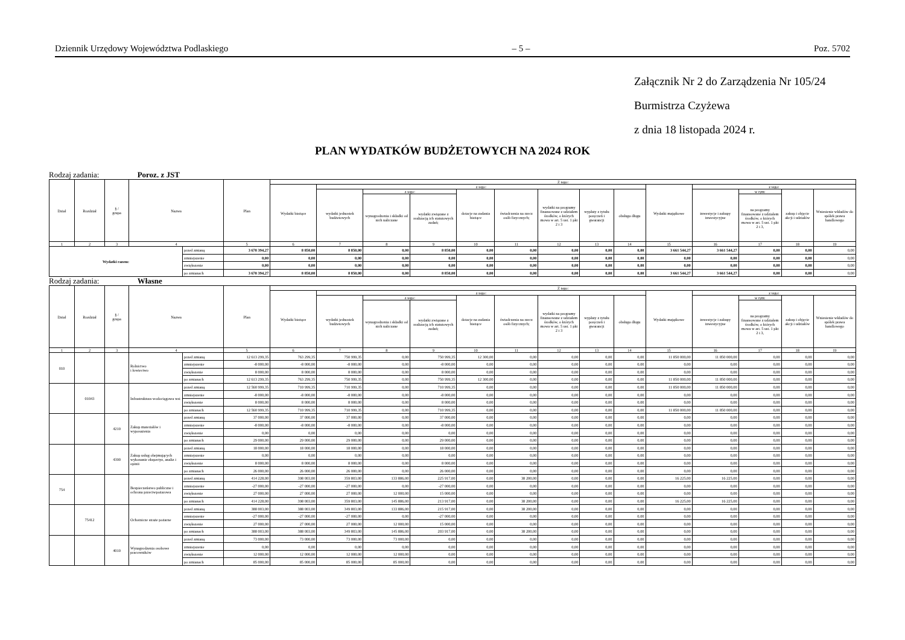Dziennik Urzędowy Województwa Podlaskiego – 5 – Poz. 5702
Załącznik Nr 2 do Zarządzenia Nr 105/24
Burmistrza Czyżewa
z dnia 18 listopada 2024 r.
PLAN WYDATKÓW BUDŻETOWYCH NA 2024 ROK
Rodzaj zadania: Poroz. z JST
| Dział | Rozdział | § / grupa | Nazwa | | Plan | Z tego: | | | | | | | | | | | | | |
| --- | --- | --- | --- | --- | --- | --- | --- | --- | --- | --- | --- | --- | --- | --- | --- | --- | --- | --- | --- |
| | | | | | | Wydatki bieżące | z tego: | | | | | | | | Wydatki majątkowe | z tego: | | | |
| | | | | | | | wydatki jednostek budżetowych | z tego: | | dotacje na zadania bieżące | świadczenia na rzecz osób fizycznych; | wydatki na programy finansowane z udziałem środków, o których mowa w art. 5 ust. 1 pkt 2 i 3 | wypłaty z tytułu poręczeń i gwarancji | obsługa długu | | inwestycje i zakupy inwestycyjne | w tym: | zakup i objęcie akcji i udziałów | Wniesienie wkładów do spółek prawa handlowego |
| | | | | | | | | wynagrodzenia i składki od nich naliczane | wydatki związane z realizacją ich statutowych zadań; | | | | | | | | na programy finansowane z udziałem środków, o których mowa w art. 5 ust. 1 pkt 2 i 3, | | |
| 1 | 2 | 3 | 4 | | 5 | 6 | 7 | 8 | 9 | 10 | 11 | 12 | 13 | 14 | 15 | 16 | 17 | 18 | 19 |
| Wydatki razem: | | | | przed zmianą | 3 670 394,27 | 8 850,00 | 8 850,00 | 0,00 | 8 850,00 | 0,00 | 0,00 | 0,00 | 0,00 | 0,00 | 3 661 544,27 | 3 661 544,27 | 0,00 | 0,00 | 0,00 |
| | | | | zmniejszenie | 0,00 | 0,00 | 0,00 | 0,00 | 0,00 | 0,00 | 0,00 | 0,00 | 0,00 | 0,00 | 0,00 | 0,00 | 0,00 | 0,00 | 0,00 |
| | | | | zwiększenie | 0,00 | 0,00 | 0,00 | 0,00 | 0,00 | 0,00 | 0,00 | 0,00 | 0,00 | 0,00 | 0,00 | 0,00 | 0,00 | 0,00 | 0,00 |
| | | | | po zmianach | 3 670 394,27 | 8 850,00 | 8 850,00 | 0,00 | 8 850,00 | 0,00 | 0,00 | 0,00 | 0,00 | 0,00 | 3 661 544,27 | 3 661 544,27 | 0,00 | 0,00 | 0,00 |
Rodzaj zadania: Własne
| Dział | Rozdział | § / grupa | Nazwa | | Plan | Z tego: | | | | | | | | | | | | | |
| --- | --- | --- | --- | --- | --- | --- | --- | --- | --- | --- | --- | --- | --- | --- | --- | --- | --- | --- | --- |
| | | | | | | Wydatki bieżące | z tego: | | | | | | | | Wydatki majątkowe | z tego: | | | |
| | | | | | | | wydatki jednostek budżetowych | z tego: | | dotacje na zadania bieżące | świadczenia na rzecz osób fizycznych; | wydatki na programy finansowane z udziałem środków, o których mowa w art. 5 ust. 1 pkt 2 i 3 | wypłaty z tytułu poręczeń i gwarancji | obsługa długu | | inwestycje i zakupy inwestycyjne | w tym: | zakup i objęcie akcji i udziałów | Wniesienie wkładów do spółek prawa handlowego |
| | | | | | | | | wynagrodzenia i składki od nich naliczane | wydatki związane z realizacją ich statutowych zadań; | | | | | | | | na programy finansowane z udziałem środków, o których mowa w art. 5 ust. 1 pkt 2 i 3, | | |
| 1 | 2 | 3 | 4 | | 5 | 6 | 7 | 8 | 9 | 10 | 11 | 12 | 13 | 14 | 15 | 16 | 17 | 18 | 19 |
| 010 | | | Rolnictwo i łowiectwo | przed zmianą | 12 613 299,35 | 763 299,35 | 750 999,35 | 0,00 | 750 999,35 | 12 300,00 | 0,00 | 0,00 | 0,00 | 0,00 | 11 850 000,00 | 11 850 000,00 | 0,00 | 0,00 | 0,00 |
| | | | | zmniejszenie | -8 000,00 | -8 000,00 | -8 000,00 | 0,00 | -8 000,00 | 0,00 | 0,00 | 0,00 | 0,00 | 0,00 | 0,00 | 0,00 | 0,00 | 0,00 | 0,00 |
| | | | | zwiększenie | 8 000,00 | 8 000,00 | 8 000,00 | 0,00 | 8 000,00 | 0,00 | 0,00 | 0,00 | 0,00 | 0,00 | 0,00 | 0,00 | 0,00 | 0,00 | 0,00 |
| | | | | po zmianach | 12 613 299,35 | 763 299,35 | 750 999,35 | 0,00 | 750 999,35 | 12 300,00 | 0,00 | 0,00 | 0,00 | 0,00 | 11 850 000,00 | 11 850 000,00 | 0,00 | 0,00 | 0,00 |
| | 01043 | | Infrastruktura wodociągowa wsi | przed zmianą | 12 560 999,35 | 710 999,35 | 710 999,35 | 0,00 | 710 999,35 | 0,00 | 0,00 | 0,00 | 0,00 | 0,00 | 11 850 000,00 | 11 850 000,00 | 0,00 | 0,00 | 0,00 |
| | | | | zmniejszenie | -8 000,00 | -8 000,00 | -8 000,00 | 0,00 | -8 000,00 | 0,00 | 0,00 | 0,00 | 0,00 | 0,00 | 0,00 | 0,00 | 0,00 | 0,00 | 0,00 |
| | | | | zwiększenie | 8 000,00 | 8 000,00 | 8 000,00 | 0,00 | 8 000,00 | 0,00 | 0,00 | 0,00 | 0,00 | 0,00 | 0,00 | 0,00 | 0,00 | 0,00 | 0,00 |
| | | | | po zmianach | 12 560 999,35 | 710 999,35 | 710 999,35 | 0,00 | 710 999,35 | 0,00 | 0,00 | 0,00 | 0,00 | 0,00 | 11 850 000,00 | 11 850 000,00 | 0,00 | 0,00 | 0,00 |
| | | 4210 | Zakup materiałów i wyposażenia | przed zmianą | 37 000,00 | 37 000,00 | 37 000,00 | 0,00 | 37 000,00 | 0,00 | 0,00 | 0,00 | 0,00 | 0,00 | 0,00 | 0,00 | 0,00 | 0,00 | 0,00 |
| | | | | zmniejszenie | -8 000,00 | -8 000,00 | -8 000,00 | 0,00 | -8 000,00 | 0,00 | 0,00 | 0,00 | 0,00 | 0,00 | 0,00 | 0,00 | 0,00 | 0,00 | 0,00 |
| | | | | zwiększenie | 0,00 | 0,00 | 0,00 | 0,00 | 0,00 | 0,00 | 0,00 | 0,00 | 0,00 | 0,00 | 0,00 | 0,00 | 0,00 | 0,00 | 0,00 |
| | | | | po zmianach | 29 000,00 | 29 000,00 | 29 000,00 | 0,00 | 29 000,00 | 0,00 | 0,00 | 0,00 | 0,00 | 0,00 | 0,00 | 0,00 | 0,00 | 0,00 | 0,00 |
| | | 4390 | Zakup usług obejmujących wykonanie ekspertyz, analiz i opinii | przed zmianą | 18 000,00 | 18 000,00 | 18 000,00 | 0,00 | 18 000,00 | 0,00 | 0,00 | 0,00 | 0,00 | 0,00 | 0,00 | 0,00 | 0,00 | 0,00 | 0,00 |
| | | | | zmniejszenie | 0,00 | 0,00 | 0,00 | 0,00 | 0,00 | 0,00 | 0,00 | 0,00 | 0,00 | 0,00 | 0,00 | 0,00 | 0,00 | 0,00 | 0,00 |
| | | | | zwiększenie | 8 000,00 | 8 000,00 | 8 000,00 | 0,00 | 8 000,00 | 0,00 | 0,00 | 0,00 | 0,00 | 0,00 | 0,00 | 0,00 | 0,00 | 0,00 | 0,00 |
| | | | | po zmianach | 26 000,00 | 26 000,00 | 26 000,00 | 0,00 | 26 000,00 | 0,00 | 0,00 | 0,00 | 0,00 | 0,00 | 0,00 | 0,00 | 0,00 | 0,00 | 0,00 |
| 754 | | | Bezpieczeństwo publiczne i ochrona przeciwpożarowa | przed zmianą | 414 228,00 | 398 003,00 | 359 803,00 | 133 886,00 | 225 917,00 | 0,00 | 38 200,00 | 0,00 | 0,00 | 0,00 | 16 225,00 | 16 225,00 | 0,00 | 0,00 | 0,00 |
| | | | | zmniejszenie | -27 000,00 | -27 000,00 | -27 000,00 | 0,00 | -27 000,00 | 0,00 | 0,00 | 0,00 | 0,00 | 0,00 | 0,00 | 0,00 | 0,00 | 0,00 | 0,00 |
| | | | | zwiększenie | 27 000,00 | 27 000,00 | 27 000,00 | 12 000,00 | 15 000,00 | 0,00 | 0,00 | 0,00 | 0,00 | 0,00 | 0,00 | 0,00 | 0,00 | 0,00 | 0,00 |
| | | | | po zmianach | 414 228,00 | 398 003,00 | 359 803,00 | 145 886,00 | 213 917,00 | 0,00 | 38 200,00 | 0,00 | 0,00 | 0,00 | 16 225,00 | 16 225,00 | 0,00 | 0,00 | 0,00 |
| | 75412 | | Ochotnicze straże pożarne | przed zmianą | 388 003,00 | 388 003,00 | 349 803,00 | 133 886,00 | 215 917,00 | 0,00 | 38 200,00 | 0,00 | 0,00 | 0,00 | 0,00 | 0,00 | 0,00 | 0,00 | 0,00 |
| | | | | zmniejszenie | -27 000,00 | -27 000,00 | -27 000,00 | 0,00 | -27 000,00 | 0,00 | 0,00 | 0,00 | 0,00 | 0,00 | 0,00 | 0,00 | 0,00 | 0,00 | 0,00 |
| | | | | zwiększenie | 27 000,00 | 27 000,00 | 27 000,00 | 12 000,00 | 15 000,00 | 0,00 | 0,00 | 0,00 | 0,00 | 0,00 | 0,00 | 0,00 | 0,00 | 0,00 | 0,00 |
| | | | | po zmianach | 388 003,00 | 388 003,00 | 349 803,00 | 145 886,00 | 203 917,00 | 0,00 | 38 200,00 | 0,00 | 0,00 | 0,00 | 0,00 | 0,00 | 0,00 | 0,00 | 0,00 |
| | | 4010 | Wynagrodzenia osobowe pracowników | przed zmianą | 73 000,00 | 73 000,00 | 73 000,00 | 73 000,00 | 0,00 | 0,00 | 0,00 | 0,00 | 0,00 | 0,00 | 0,00 | 0,00 | 0,00 | 0,00 | 0,00 |
| | | | | zmniejszenie | 0,00 | 0,00 | 0,00 | 0,00 | 0,00 | 0,00 | 0,00 | 0,00 | 0,00 | 0,00 | 0,00 | 0,00 | 0,00 | 0,00 | 0,00 |
| | | | | zwiększenie | 12 000,00 | 12 000,00 | 12 000,00 | 12 000,00 | 0,00 | 0,00 | 0,00 | 0,00 | 0,00 | 0,00 | 0,00 | 0,00 | 0,00 | 0,00 | 0,00 |
| | | | | po zmianach | 85 000,00 | 85 000,00 | 85 000,00 | 85 000,00 | 0,00 | 0,00 | 0,00 | 0,00 | 0,00 | 0,00 | 0,00 | 0,00 | 0,00 | 0,00 | 0,00 |